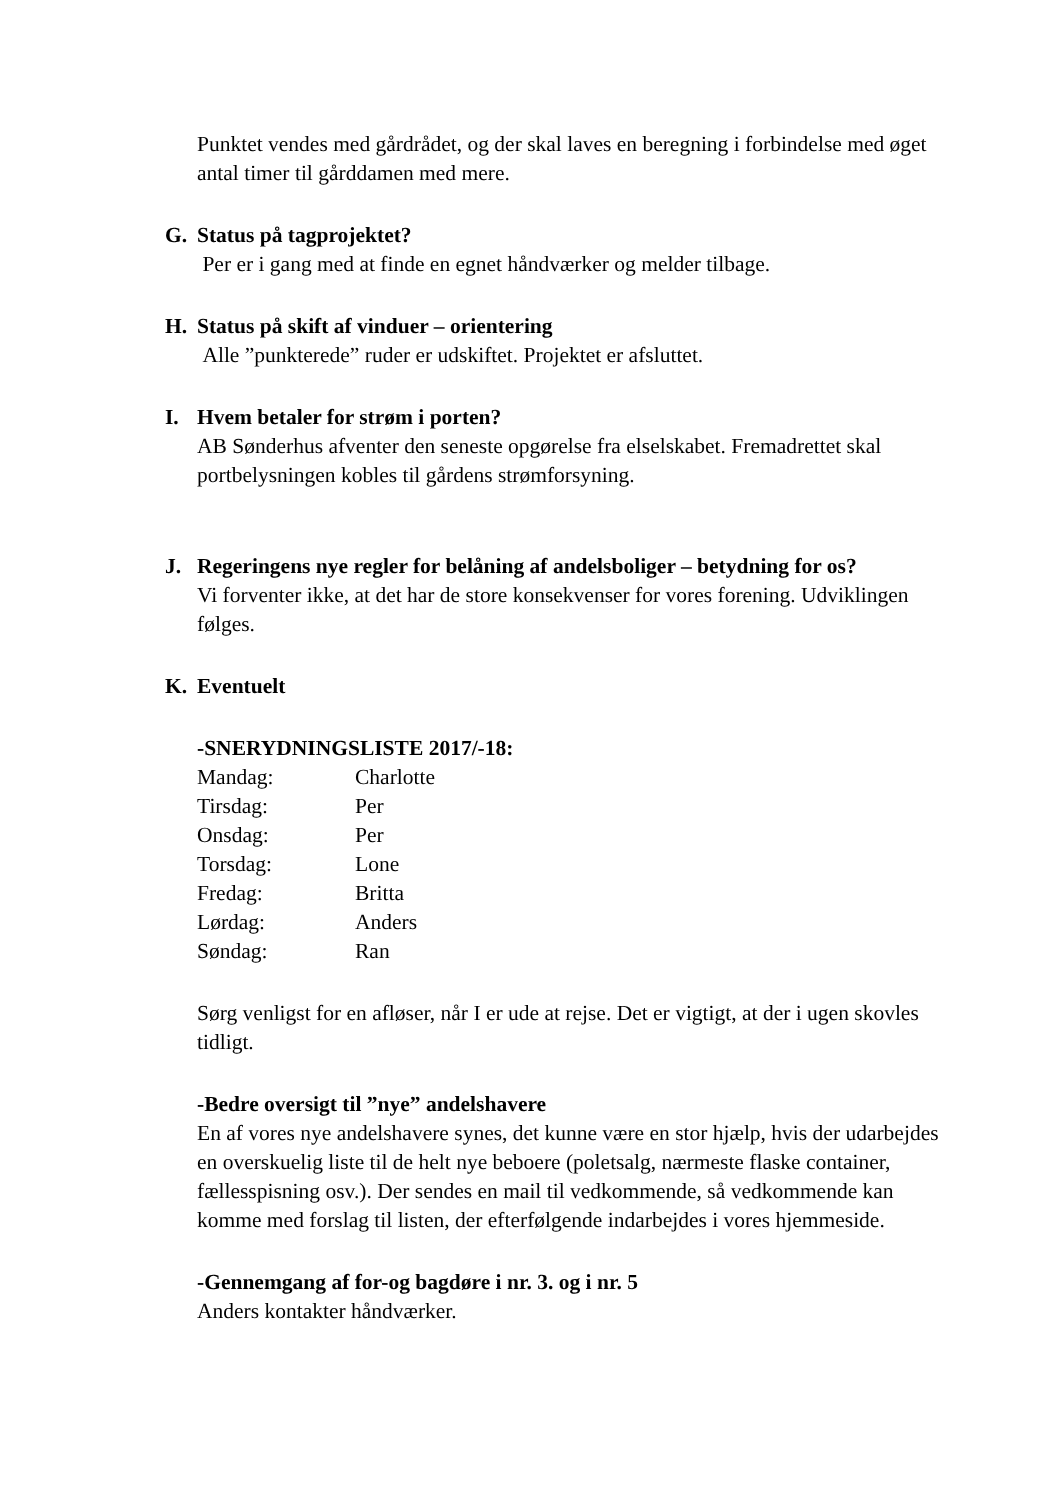Punktet vendes med gårdrådet, og der skal laves en beregning i forbindelse med øget antal timer til gårddamen med mere.
G. Status på tagprojektet?
Per er i gang med at finde en egnet håndværker og melder tilbage.
H. Status på skift af vinduer – orientering
Alle ”punkterede” ruder er udskiftet. Projektet er afsluttet.
I. Hvem betaler for strøm i porten?
AB Sønderhus afventer den seneste opgørelse fra elselskabet. Fremadrettet skal portbelysningen kobles til gårdens strømforsyning.
J. Regeringens nye regler for belåning af andelsboliger – betydning for os?
Vi forventer ikke, at det har de store konsekvenser for vores forening. Udviklingen følges.
K. Eventuelt
-SNERYDNINGSLISTE 2017/-18:
| Mandag: | Charlotte |
| Tirsdag: | Per |
| Onsdag: | Per |
| Torsdag: | Lone |
| Fredag: | Britta |
| Lørdag: | Anders |
| Søndag: | Ran |
Sørg venligst for en afløser, når I er ude at rejse. Det er vigtigt, at der i ugen skovles tidligt.
-Bedre oversigt til ”nye” andelshavere
En af vores nye andelshavere synes, det kunne være en stor hjælp, hvis der udarbejdes en overskuelig liste til de helt nye beboere (poletsalg, nærmeste flaske container, fællesspisning osv.). Der sendes en mail til vedkommende, så vedkommende kan komme med forslag til listen, der efterfølgende indarbejdes i vores hjemmeside.
-Gennemgang af for-og bagdøre i nr. 3. og i nr. 5
Anders kontakter håndværker.